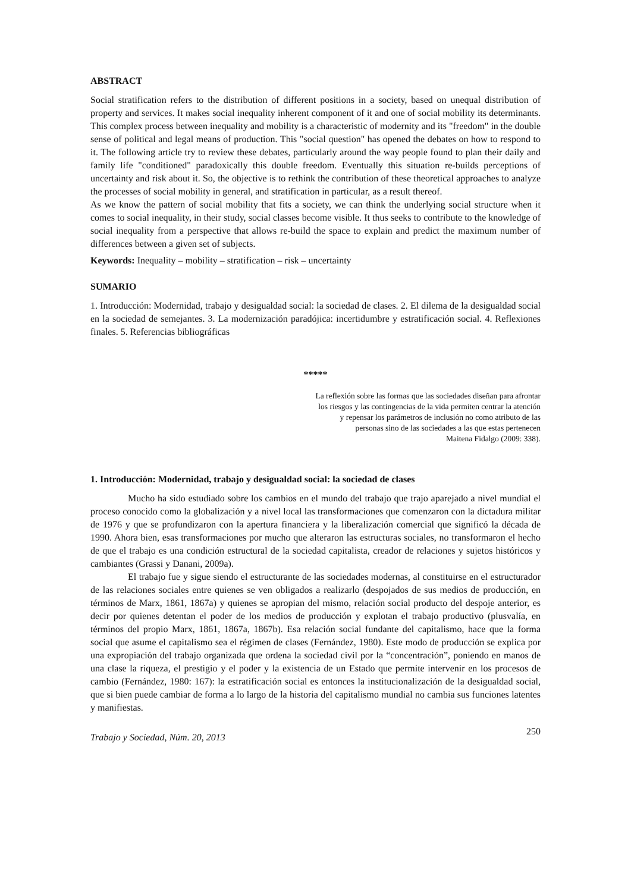ABSTRACT
Social stratification refers to the distribution of different positions in a society, based on unequal distribution of property and services. It makes social inequality inherent component of it and one of social mobility its determinants. This complex process between inequality and mobility is a characteristic of modernity and its "freedom" in the double sense of political and legal means of production. This "social question" has opened the debates on how to respond to it. The following article try to review these debates, particularly around the way people found to plan their daily and family life "conditioned" paradoxically this double freedom. Eventually this situation re-builds perceptions of uncertainty and risk about it. So, the objective is to rethink the contribution of these theoretical approaches to analyze the processes of social mobility in general, and stratification in particular, as a result thereof.
As we know the pattern of social mobility that fits a society, we can think the underlying social structure when it comes to social inequality, in their study, social classes become visible. It thus seeks to contribute to the knowledge of social inequality from a perspective that allows re-build the space to explain and predict the maximum number of differences between a given set of subjects.
Keywords: Inequality – mobility – stratification – risk – uncertainty
SUMARIO
1. Introducción: Modernidad, trabajo y desigualdad social: la sociedad de clases. 2. El dilema de la desigualdad social en la sociedad de semejantes. 3. La modernización paradójica: incertidumbre y estratificación social. 4. Reflexiones finales. 5. Referencias bibliográficas
*****
La reflexión sobre las formas que las sociedades diseñan para afrontar
los riesgos y las contingencias de la vida permiten centrar la atención
y repensar los parámetros de inclusión no como atributo de las
personas sino de las sociedades a las que estas pertenecen
Maitena Fidalgo (2009: 338).
1. Introducción: Modernidad, trabajo y desigualdad social: la sociedad de clases
Mucho ha sido estudiado sobre los cambios en el mundo del trabajo que trajo aparejado a nivel mundial el proceso conocido como la globalización y a nivel local las transformaciones que comenzaron con la dictadura militar de 1976 y que se profundizaron con la apertura financiera y la liberalización comercial que significó la década de 1990. Ahora bien, esas transformaciones por mucho que alteraron las estructuras sociales, no transformaron el hecho de que el trabajo es una condición estructural de la sociedad capitalista, creador de relaciones y sujetos históricos y cambiantes (Grassi y Danani, 2009a).
El trabajo fue y sigue siendo el estructurante de las sociedades modernas, al constituirse en el estructurador de las relaciones sociales entre quienes se ven obligados a realizarlo (despojados de sus medios de producción, en términos de Marx, 1861, 1867a) y quienes se apropian del mismo, relación social producto del despoje anterior, es decir por quienes detentan el poder de los medios de producción y explotan el trabajo productivo (plusvalía, en términos del propio Marx, 1861, 1867a, 1867b). Esa relación social fundante del capitalismo, hace que la forma social que asume el capitalismo sea el régimen de clases (Fernández, 1980). Este modo de producción se explica por una expropiación del trabajo organizada que ordena la sociedad civil por la “concentración”, poniendo en manos de una clase la riqueza, el prestigio y el poder y la existencia de un Estado que permite intervenir en los procesos de cambio (Fernández, 1980: 167): la estratificación social es entonces la institucionalización de la desigualdad social, que si bien puede cambiar de forma a lo largo de la historia del capitalismo mundial no cambia sus funciones latentes y manifiestas.
Trabajo y Sociedad, Núm. 20, 2013 250